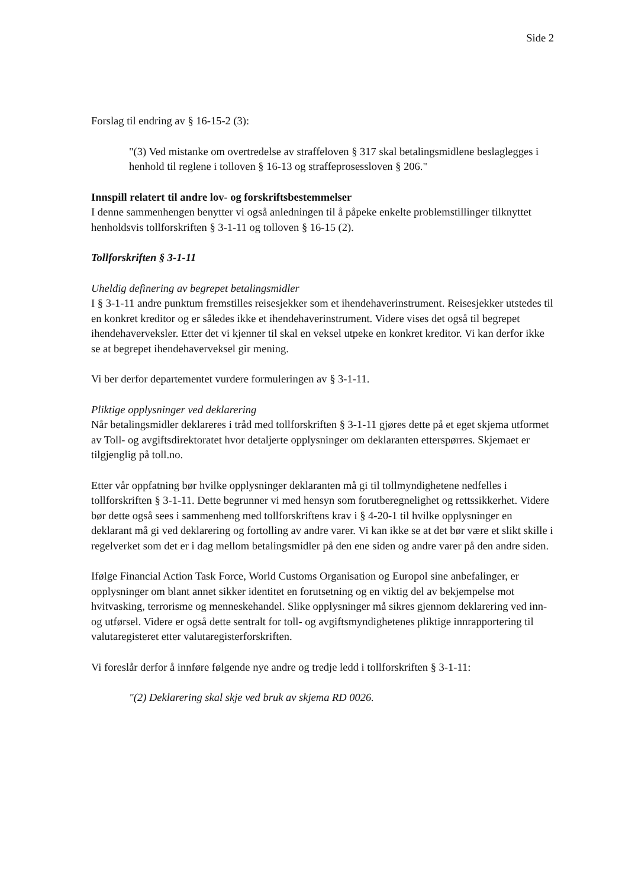Side 2
Forslag til endring av § 16-15-2 (3):
"(3) Ved mistanke om overtredelse av straffeloven § 317 skal betalingsmidlene beslaglegges i henhold til reglene i tolloven § 16-13 og straffeprosessloven § 206."
Innspill relatert til andre lov- og forskriftsbestemmelser
I denne sammenhengen benytter vi også anledningen til å påpeke enkelte problemstillinger tilknyttet henholdsvis tollforskriften § 3-1-11 og tolloven § 16-15 (2).
Tollforskriften § 3-1-11
Uheldig definering av begrepet betalingsmidler
I § 3-1-11 andre punktum fremstilles reisesjekker som et ihendehaverinstrument. Reisesjekker utstedes til en konkret kreditor og er således ikke et ihendehaverinstrument. Videre vises det også til begrepet ihendehaverveksler. Etter det vi kjenner til skal en veksel utpeke en konkret kreditor. Vi kan derfor ikke se at begrepet ihendehaverveksel gir mening.
Vi ber derfor departementet vurdere formuleringen av § 3-1-11.
Pliktige opplysninger ved deklarering
Når betalingsmidler deklareres i tråd med tollforskriften § 3-1-11 gjøres dette på et eget skjema utformet av Toll- og avgiftsdirektoratet hvor detaljerte opplysninger om deklaranten etterspørres. Skjemaet er tilgjenglig på toll.no.
Etter vår oppfatning bør hvilke opplysninger deklaranten må gi til tollmyndighetene nedfelles i tollforskriften § 3-1-11. Dette begrunner vi med hensyn som forutberegnelighet og rettssikkerhet. Videre bør dette også sees i sammenheng med tollforskriftens krav i § 4-20-1 til hvilke opplysninger en deklarant må gi ved deklarering og fortolling av andre varer. Vi kan ikke se at det bør være et slikt skille i regelverket som det er i dag mellom betalingsmidler på den ene siden og andre varer på den andre siden.
Ifølge Financial Action Task Force, World Customs Organisation og Europol sine anbefalinger, er opplysninger om blant annet sikker identitet en forutsetning og en viktig del av bekjempelse mot hvitvasking, terrorisme og menneskehandel. Slike opplysninger må sikres gjennom deklarering ved inn- og utførsel. Videre er også dette sentralt for toll- og avgiftsmyndighetenes pliktige innrapportering til valutaregisteret etter valutaregisterforskriften.
Vi foreslår derfor å innføre følgende nye andre og tredje ledd i tollforskriften § 3-1-11:
"(2) Deklarering skal skje ved bruk av skjema RD 0026.